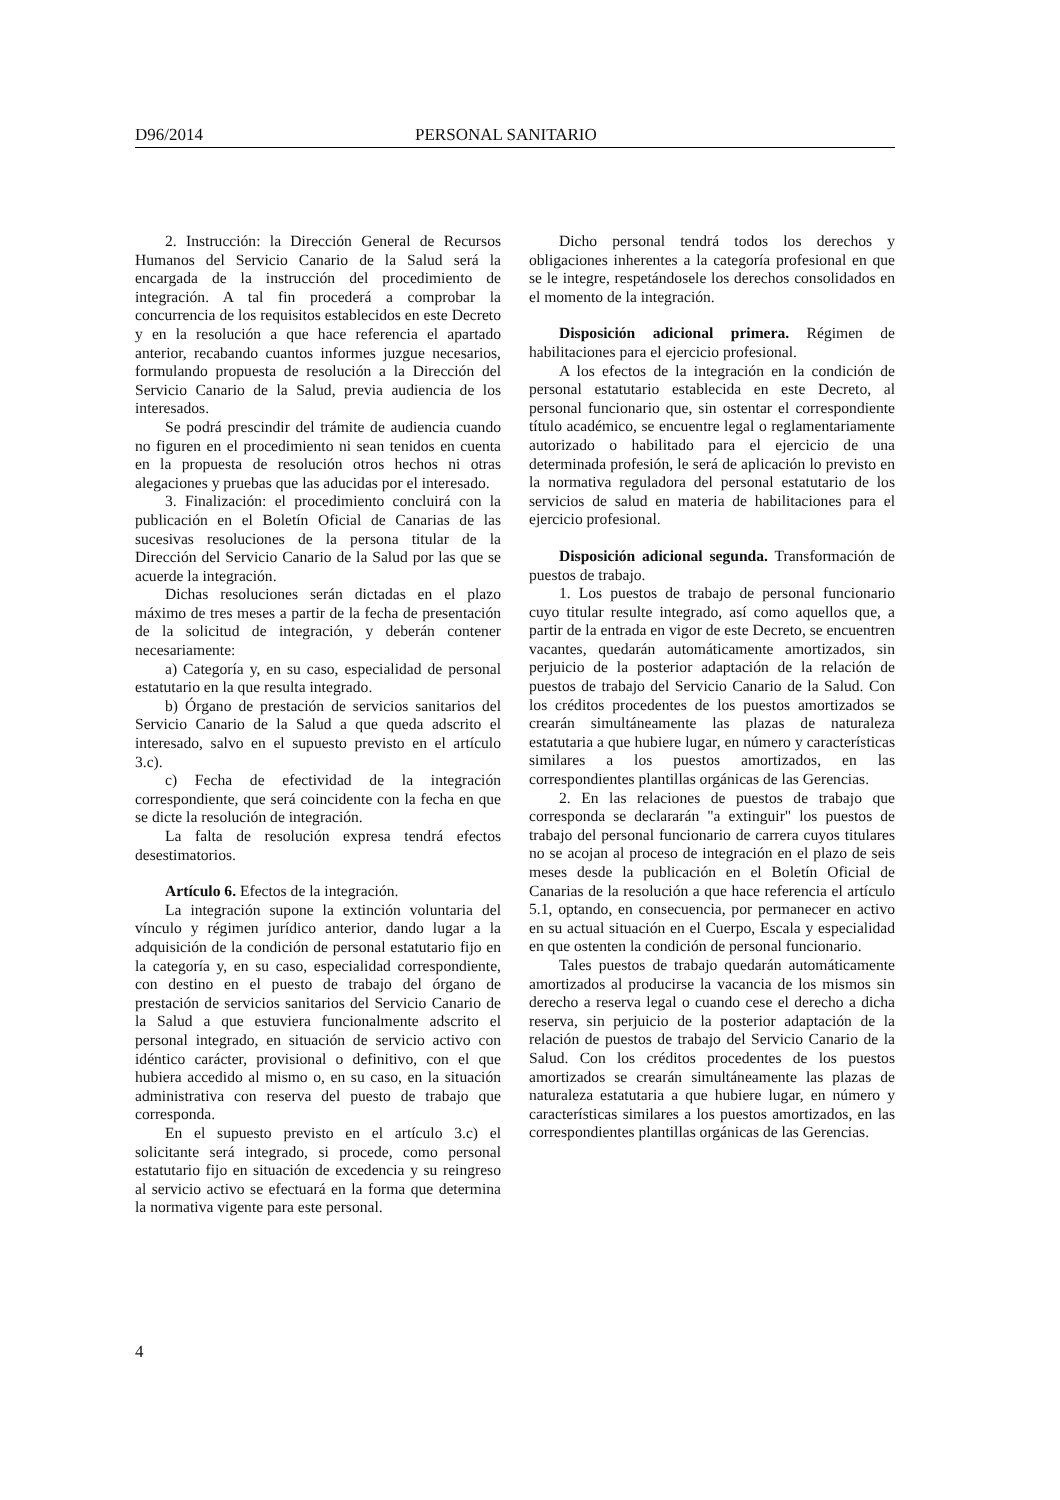D96/2014 PERSONAL SANITARIO
2. Instrucción: la Dirección General de Recursos Humanos del Servicio Canario de la Salud será la encargada de la instrucción del procedimiento de integración. A tal fin procederá a comprobar la concurrencia de los requisitos establecidos en este Decreto y en la resolución a que hace referencia el apartado anterior, recabando cuantos informes juzgue necesarios, formulando propuesta de resolución a la Dirección del Servicio Canario de la Salud, previa audiencia de los interesados.
Se podrá prescindir del trámite de audiencia cuando no figuren en el procedimiento ni sean tenidos en cuenta en la propuesta de resolución otros hechos ni otras alegaciones y pruebas que las aducidas por el interesado.
3. Finalización: el procedimiento concluirá con la publicación en el Boletín Oficial de Canarias de las sucesivas resoluciones de la persona titular de la Dirección del Servicio Canario de la Salud por las que se acuerde la integración.
Dichas resoluciones serán dictadas en el plazo máximo de tres meses a partir de la fecha de presentación de la solicitud de integración, y deberán contener necesariamente:
a) Categoría y, en su caso, especialidad de personal estatutario en la que resulta integrado.
b) Órgano de prestación de servicios sanitarios del Servicio Canario de la Salud a que queda adscrito el interesado, salvo en el supuesto previsto en el artículo 3.c).
c) Fecha de efectividad de la integración correspondiente, que será coincidente con la fecha en que se dicte la resolución de integración.
La falta de resolución expresa tendrá efectos desestimatorios.
Artículo 6. Efectos de la integración.
La integración supone la extinción voluntaria del vínculo y régimen jurídico anterior, dando lugar a la adquisición de la condición de personal estatutario fijo en la categoría y, en su caso, especialidad correspondiente, con destino en el puesto de trabajo del órgano de prestación de servicios sanitarios del Servicio Canario de la Salud a que estuviera funcionalmente adscrito el personal integrado, en situación de servicio activo con idéntico carácter, provisional o definitivo, con el que hubiera accedido al mismo o, en su caso, en la situación administrativa con reserva del puesto de trabajo que corresponda.
En el supuesto previsto en el artículo 3.c) el solicitante será integrado, si procede, como personal estatutario fijo en situación de excedencia y su reingreso al servicio activo se efectuará en la forma que determina la normativa vigente para este personal.
Dicho personal tendrá todos los derechos y obligaciones inherentes a la categoría profesional en que se le integre, respetándosele los derechos consolidados en el momento de la integración.
Disposición adicional primera. Régimen de habilitaciones para el ejercicio profesional.
A los efectos de la integración en la condición de personal estatutario establecida en este Decreto, al personal funcionario que, sin ostentar el correspondiente título académico, se encuentre legal o reglamentariamente autorizado o habilitado para el ejercicio de una determinada profesión, le será de aplicación lo previsto en la normativa reguladora del personal estatutario de los servicios de salud en materia de habilitaciones para el ejercicio profesional.
Disposición adicional segunda. Transformación de puestos de trabajo.
1. Los puestos de trabajo de personal funcionario cuyo titular resulte integrado, así como aquellos que, a partir de la entrada en vigor de este Decreto, se encuentren vacantes, quedarán automáticamente amortizados, sin perjuicio de la posterior adaptación de la relación de puestos de trabajo del Servicio Canario de la Salud. Con los créditos procedentes de los puestos amortizados se crearán simultáneamente las plazas de naturaleza estatutaria a que hubiere lugar, en número y características similares a los puestos amortizados, en las correspondientes plantillas orgánicas de las Gerencias.
2. En las relaciones de puestos de trabajo que corresponda se declararán "a extinguir" los puestos de trabajo del personal funcionario de carrera cuyos titulares no se acojan al proceso de integración en el plazo de seis meses desde la publicación en el Boletín Oficial de Canarias de la resolución a que hace referencia el artículo 5.1, optando, en consecuencia, por permanecer en activo en su actual situación en el Cuerpo, Escala y especialidad en que ostenten la condición de personal funcionario.
Tales puestos de trabajo quedarán automáticamente amortizados al producirse la vacancia de los mismos sin derecho a reserva legal o cuando cese el derecho a dicha reserva, sin perjuicio de la posterior adaptación de la relación de puestos de trabajo del Servicio Canario de la Salud. Con los créditos procedentes de los puestos amortizados se crearán simultáneamente las plazas de naturaleza estatutaria a que hubiere lugar, en número y características similares a los puestos amortizados, en las correspondientes plantillas orgánicas de las Gerencias.
4